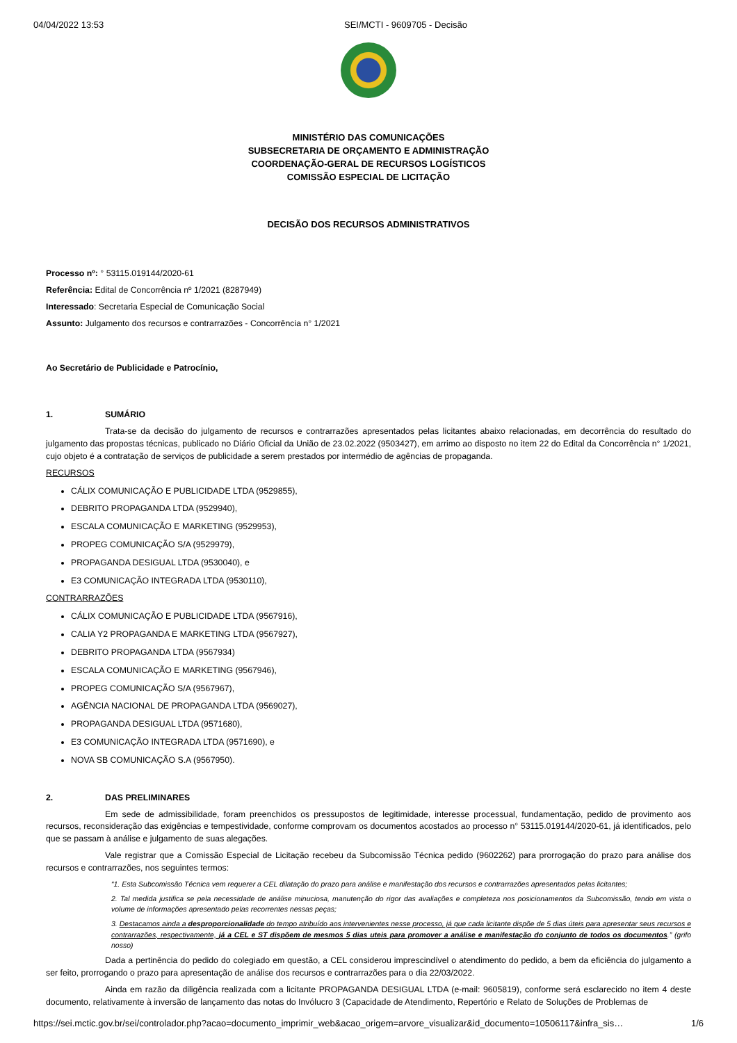04/04/2022 13:53 SEI/MCTI - 9609705 - Decisão
MINISTÉRIO DAS COMUNICAÇÕES
SUBSECRETARIA DE ORÇAMENTO E ADMINISTRAÇÃO
COORDENAÇÃO-GERAL DE RECURSOS LOGÍSTICOS
COMISSÃO ESPECIAL DE LICITAÇÃO
DECISÃO DOS RECURSOS ADMINISTRATIVOS
Processo nº: ° 53115.019144/2020-61
Referência: Edital de Concorrência nº 1/2021 (8287949)
Interessado: Secretaria Especial de Comunicação Social
Assunto: Julgamento dos recursos e contrarrazões - Concorrência n° 1/2021
Ao Secretário de Publicidade e Patrocínio,
1. SUMÁRIO
Trata-se da decisão do julgamento de recursos e contrarrazões apresentados pelas licitantes abaixo relacionadas, em decorrência do resultado do julgamento das propostas técnicas, publicado no Diário Oficial da União de 23.02.2022 (9503427), em arrimo ao disposto no item 22 do Edital da Concorrência n° 1/2021, cujo objeto é a contratação de serviços de publicidade a serem prestados por intermédio de agências de propaganda.
RECURSOS
CÁLIX COMUNICAÇÃO E PUBLICIDADE LTDA (9529855),
DEBRITO PROPAGANDA LTDA (9529940),
ESCALA COMUNICAÇÃO E MARKETING (9529953),
PROPEG COMUNICAÇÃO S/A (9529979),
PROPAGANDA DESIGUAL LTDA (9530040), e
E3 COMUNICAÇÃO INTEGRADA LTDA (9530110),
CONTRARRAZÕES
CÁLIX COMUNICAÇÃO E PUBLICIDADE LTDA (9567916),
CALIA Y2 PROPAGANDA E MARKETING LTDA (9567927),
DEBRITO PROPAGANDA LTDA (9567934)
ESCALA COMUNICAÇÃO E MARKETING (9567946),
PROPEG COMUNICAÇÃO S/A (9567967),
AGÊNCIA NACIONAL DE PROPAGANDA LTDA (9569027),
PROPAGANDA DESIGUAL LTDA (9571680),
E3 COMUNICAÇÃO INTEGRADA LTDA (9571690), e
NOVA SB COMUNICAÇÃO S.A (9567950).
2. DAS PRELIMINARES
Em sede de admissibilidade, foram preenchidos os pressupostos de legitimidade, interesse processual, fundamentação, pedido de provimento aos recursos, reconsideração das exigências e tempestividade, conforme comprovam os documentos acostados ao processo n° 53115.019144/2020-61, já identificados, pelo que se passam à análise e julgamento de suas alegações.
Vale registrar que a Comissão Especial de Licitação recebeu da Subcomissão Técnica pedido (9602262) para prorrogação do prazo para análise dos recursos e contrarrazões, nos seguintes termos:
“1. Esta Subcomissão Técnica vem requerer a CEL dilatação do prazo para análise e manifestação dos recursos e contrarrazões apresentados pelas licitantes;
2. Tal medida justifica se pela necessidade de análise minuciosa, manutenção do rigor das avaliações e completeza nos posicionamentos da Subcomissão, tendo em vista o volume de informações apresentado pelas recorrentes nessas peças;
3. Destacamos ainda a desproporcionalidade do tempo atribuído aos intervenientes nesse processo, já que cada licitante dispõe de 5 dias úteis para apresentar seus recursos e contrarrazões, respectivamente, já a CEL e ST dispõem de mesmos 5 dias uteis para promover a análise e manifestação do conjunto de todos os documentos.” (grifo nosso)
Dada a pertinência do pedido do colegiado em questão, a CEL considerou imprescindível o atendimento do pedido, a bem da eficiência do julgamento a ser feito, prorrogando o prazo para apresentação de análise dos recursos e contrarrazões para o dia 22/03/2022.
Ainda em razão da diligência realizada com a licitante PROPAGANDA DESIGUAL LTDA (e-mail: 9605819), conforme será esclarecido no item 4 deste documento, relativamente à inversão de lançamento das notas do Invólucro 3 (Capacidade de Atendimento, Repertório e Relato de Soluções de Problemas de
https://sei.mctic.gov.br/sei/controlador.php?acao=documento_imprimir_web&acao_origem=arvore_visualizar&id_documento=10506117&infra_sis… 1/6